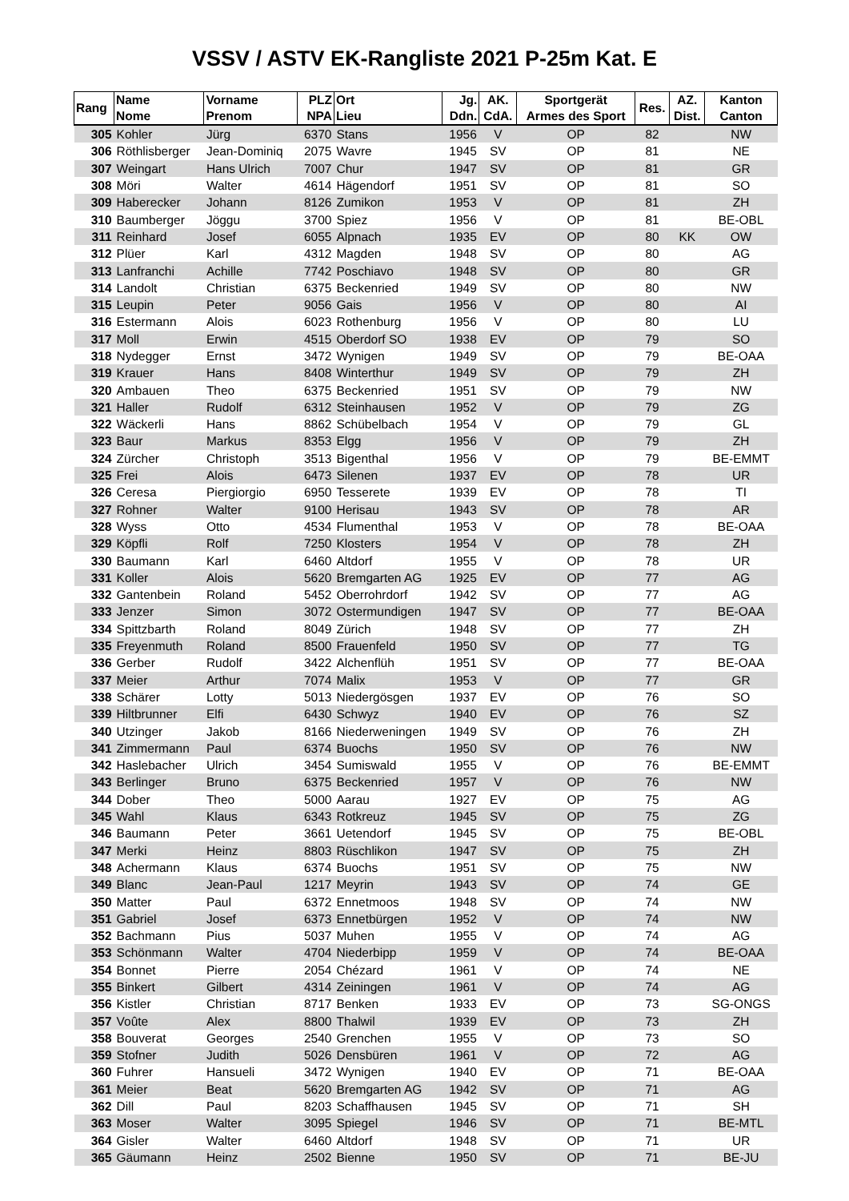VSSV / ASTV EK-Rangliste 2021 P-25m Kat. E
| Rang | Name Nome | Vorname Prenom | PLZ NPA | Ort Lieu | Jg. Ddn. | AK. CdA. | Sportgerät Armes des Sport | Res. | AZ. Dist. | Kanton Canton |
| --- | --- | --- | --- | --- | --- | --- | --- | --- | --- | --- |
| 305 | Kohler | Jürg | 6370 | Stans | 1956 | V | OP | 82 | | NW |
| 306 | Röthlisberger | Jean-Dominiq | 2075 | Wavre | 1945 | SV | OP | 81 | | NE |
| 307 | Weingart | Hans Ulrich | 7007 | Chur | 1947 | SV | OP | 81 | | GR |
| 308 | Möri | Walter | 4614 | Hägendorf | 1951 | SV | OP | 81 | | SO |
| 309 | Haberecker | Johann | 8126 | Zumikon | 1953 | V | OP | 81 | | ZH |
| 310 | Baumberger | Jöggu | 3700 | Spiez | 1956 | V | OP | 81 | | BE-OBL |
| 311 | Reinhard | Josef | 6055 | Alpnach | 1935 | EV | OP | 80 | KK | OW |
| 312 | Plüer | Karl | 4312 | Magden | 1948 | SV | OP | 80 | | AG |
| 313 | Lanfranchi | Achille | 7742 | Poschiavo | 1948 | SV | OP | 80 | | GR |
| 314 | Landolt | Christian | 6375 | Beckenried | 1949 | SV | OP | 80 | | NW |
| 315 | Leupin | Peter | 9056 | Gais | 1956 | V | OP | 80 | | AI |
| 316 | Estermann | Alois | 6023 | Rothenburg | 1956 | V | OP | 80 | | LU |
| 317 | Moll | Erwin | 4515 | Oberdorf SO | 1938 | EV | OP | 79 | | SO |
| 318 | Nydegger | Ernst | 3472 | Wynigen | 1949 | SV | OP | 79 | | BE-OAA |
| 319 | Krauer | Hans | 8408 | Winterthur | 1949 | SV | OP | 79 | | ZH |
| 320 | Ambauen | Theo | 6375 | Beckenried | 1951 | SV | OP | 79 | | NW |
| 321 | Haller | Rudolf | 6312 | Steinhausen | 1952 | V | OP | 79 | | ZG |
| 322 | Wäckerli | Hans | 8862 | Schübelbach | 1954 | V | OP | 79 | | GL |
| 323 | Baur | Markus | 8353 | Elgg | 1956 | V | OP | 79 | | ZH |
| 324 | Zürcher | Christoph | 3513 | Bigenthal | 1956 | V | OP | 79 | | BE-EMMT |
| 325 | Frei | Alois | 6473 | Silenen | 1937 | EV | OP | 78 | | UR |
| 326 | Ceresa | Piergiorgio | 6950 | Tesserete | 1939 | EV | OP | 78 | | TI |
| 327 | Rohner | Walter | 9100 | Herisau | 1943 | SV | OP | 78 | | AR |
| 328 | Wyss | Otto | 4534 | Flumenthal | 1953 | V | OP | 78 | | BE-OAA |
| 329 | Köpfli | Rolf | 7250 | Klosters | 1954 | V | OP | 78 | | ZH |
| 330 | Baumann | Karl | 6460 | Altdorf | 1955 | V | OP | 78 | | UR |
| 331 | Koller | Alois | 5620 | Bremgarten AG | 1925 | EV | OP | 77 | | AG |
| 332 | Gantenbein | Roland | 5452 | Oberrohrdorf | 1942 | SV | OP | 77 | | AG |
| 333 | Jenzer | Simon | 3072 | Ostermundigen | 1947 | SV | OP | 77 | | BE-OAA |
| 334 | Spittzbarth | Roland | 8049 | Zürich | 1948 | SV | OP | 77 | | ZH |
| 335 | Freyenmuth | Roland | 8500 | Frauenfeld | 1950 | SV | OP | 77 | | TG |
| 336 | Gerber | Rudolf | 3422 | Alchenflüh | 1951 | SV | OP | 77 | | BE-OAA |
| 337 | Meier | Arthur | 7074 | Malix | 1953 | V | OP | 77 | | GR |
| 338 | Schärer | Lotty | 5013 | Niedergösgen | 1937 | EV | OP | 76 | | SO |
| 339 | Hiltbrunner | Elfi | 6430 | Schwyz | 1940 | EV | OP | 76 | | SZ |
| 340 | Utzinger | Jakob | 8166 | Niederweningen | 1949 | SV | OP | 76 | | ZH |
| 341 | Zimmermann | Paul | 6374 | Buochs | 1950 | SV | OP | 76 | | NW |
| 342 | Haslebacher | Ulrich | 3454 | Sumiswald | 1955 | V | OP | 76 | | BE-EMMT |
| 343 | Berlinger | Bruno | 6375 | Beckenried | 1957 | V | OP | 76 | | NW |
| 344 | Dober | Theo | 5000 | Aarau | 1927 | EV | OP | 75 | | AG |
| 345 | Wahl | Klaus | 6343 | Rotkreuz | 1945 | SV | OP | 75 | | ZG |
| 346 | Baumann | Peter | 3661 | Uetendorf | 1945 | SV | OP | 75 | | BE-OBL |
| 347 | Merki | Heinz | 8803 | Rüschlikon | 1947 | SV | OP | 75 | | ZH |
| 348 | Achermann | Klaus | 6374 | Buochs | 1951 | SV | OP | 75 | | NW |
| 349 | Blanc | Jean-Paul | 1217 | Meyrin | 1943 | SV | OP | 74 | | GE |
| 350 | Matter | Paul | 6372 | Ennetmoos | 1948 | SV | OP | 74 | | NW |
| 351 | Gabriel | Josef | 6373 | Ennetbürgen | 1952 | V | OP | 74 | | NW |
| 352 | Bachmann | Pius | 5037 | Muhen | 1955 | V | OP | 74 | | AG |
| 353 | Schönmann | Walter | 4704 | Niederbipp | 1959 | V | OP | 74 | | BE-OAA |
| 354 | Bonnet | Pierre | 2054 | Chézard | 1961 | V | OP | 74 | | NE |
| 355 | Binkert | Gilbert | 4314 | Zeiningen | 1961 | V | OP | 74 | | AG |
| 356 | Kistler | Christian | 8717 | Benken | 1933 | EV | OP | 73 | | SG-ONGS |
| 357 | Voûte | Alex | 8800 | Thalwil | 1939 | EV | OP | 73 | | ZH |
| 358 | Bouverat | Georges | 2540 | Grenchen | 1955 | V | OP | 73 | | SO |
| 359 | Stofner | Judith | 5026 | Densbüren | 1961 | V | OP | 72 | | AG |
| 360 | Fuhrer | Hansueli | 3472 | Wynigen | 1940 | EV | OP | 71 | | BE-OAA |
| 361 | Meier | Beat | 5620 | Bremgarten AG | 1942 | SV | OP | 71 | | AG |
| 362 | Dill | Paul | 8203 | Schaffhausen | 1945 | SV | OP | 71 | | SH |
| 363 | Moser | Walter | 3095 | Spiegel | 1946 | SV | OP | 71 | | BE-MTL |
| 364 | Gisler | Walter | 6460 | Altdorf | 1948 | SV | OP | 71 | | UR |
| 365 | Gäumann | Heinz | 2502 | Bienne | 1950 | SV | OP | 71 | | BE-JU |